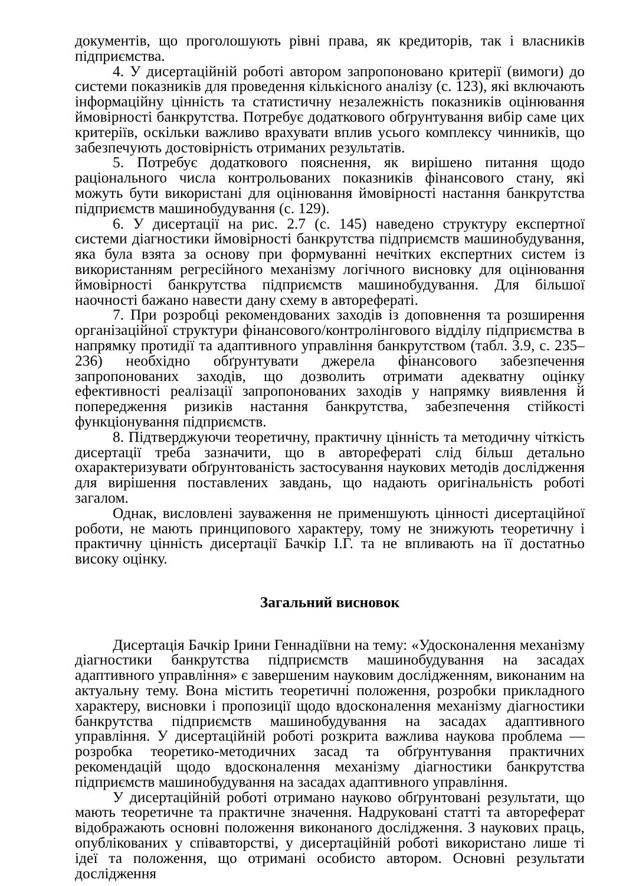документів, що проголошують рівні права, як кредиторів, так і власників підприємства.
4. У дисертаційній роботі автором запропоновано критерії (вимоги) до системи показників для проведення кількісного аналізу (с. 123), які включають інформаційну цінність та статистичну незалежність показників оцінювання ймовірності банкрутства. Потребує додаткового обґрунтування вибір саме цих критеріїв, оскільки важливо врахувати вплив усього комплексу чинників, що забезпечують достовірність отриманих результатів.
5. Потребує додаткового пояснення, як вирішено питання щодо раціонального числа контрольованих показників фінансового стану, які можуть бути використані для оцінювання ймовірності настання банкрутства підприємств машинобудування (с. 129).
6. У дисертації на рис. 2.7 (с. 145) наведено структуру експертної системи діагностики ймовірності банкрутства підприємств машинобудування, яка була взята за основу при формуванні нечітких експертних систем із використанням регресійного механізму логічного висновку для оцінювання ймовірності банкрутства підприємств машинобудування. Для більшої наочності бажано навести дану схему в авторефераті.
7. При розробці рекомендованих заходів із доповнення та розширення організаційної структури фінансового/контролінгового відділу підприємства в напрямку протидії та адаптивного управління банкрутством (табл. 3.9, с. 235–236) необхідно обґрунтувати джерела фінансового забезпечення запропонованих заходів, що дозволить отримати адекватну оцінку ефективності реалізації запропонованих заходів у напрямку виявлення й попередження ризиків настання банкрутства, забезпечення стійкості функціонування підприємств.
8. Підтверджуючи теоретичну, практичну цінність та методичну чіткість дисертації треба зазначити, що в авторефераті слід більш детально охарактеризувати обґрунтованість застосування наукових методів дослідження для вирішення поставлених завдань, що надають оригінальність роботі загалом.
Однак, висловлені зауваження не применшують цінності дисертаційної роботи, не мають принципового характеру, тому не знижують теоретичну і практичну цінність дисертації Бачкір І.Г. та не впливають на її достатньо високу оцінку.
Загальний висновок
Дисертація Бачкір Ірини Геннадіївни на тему: «Удосконалення механізму діагностики банкрутства підприємств машинобудування на засадах адаптивного управління» є завершеним науковим дослідженням, виконаним на актуальну тему. Вона містить теоретичні положення, розробки прикладного характеру, висновки і пропозиції щодо вдосконалення механізму діагностики банкрутства підприємств машинобудування на засадах адаптивного управління. У дисертаційній роботі розкрита важлива наукова проблема — розробка теоретико-методичних засад та обґрунтування практичних рекомендацій щодо вдосконалення механізму діагностики банкрутства підприємств машинобудування на засадах адаптивного управління.
У дисертаційній роботі отримано науково обґрунтовані результати, що мають теоретичне та практичне значення. Надруковані статті та автореферат відображають основні положення виконаного дослідження. З наукових праць, опублікованих у співавторстві, у дисертаційній роботі використано лише ті ідеї та положення, що отримані особисто автором. Основні результати дослідження